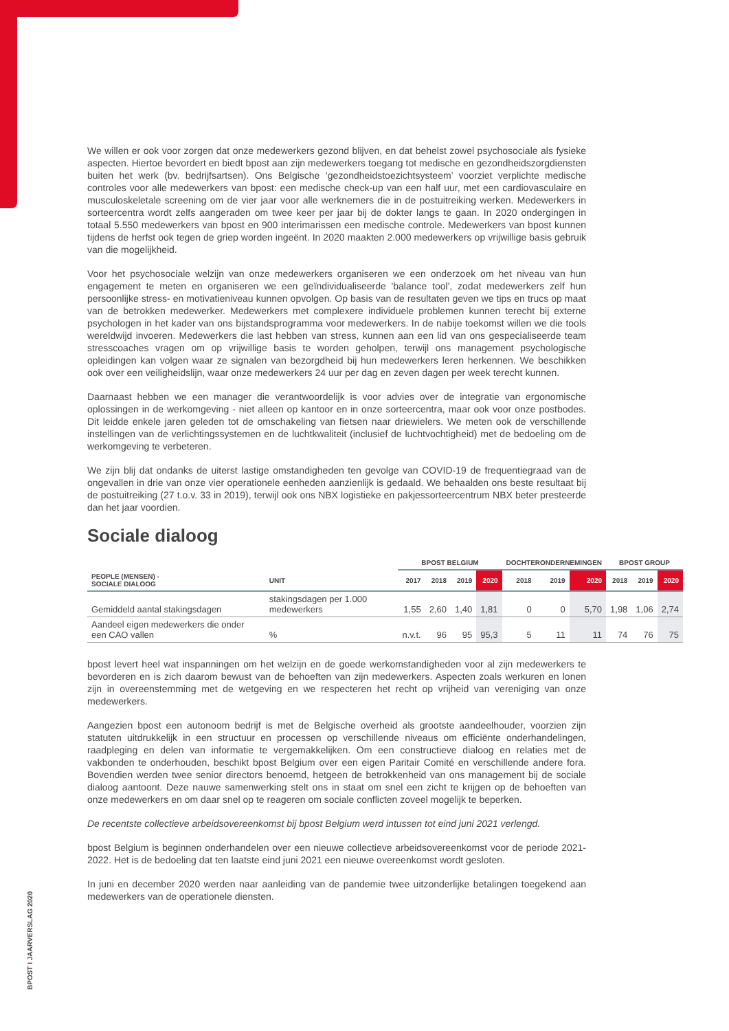We willen er ook voor zorgen dat onze medewerkers gezond blijven, en dat behelst zowel psychosociale als fysieke aspecten. Hiertoe bevordert en biedt bpost aan zijn medewerkers toegang tot medische en gezondheidszorgdiensten buiten het werk (bv. bedrijfsartsen). Ons Belgische ‘gezondheidstoezichtsysteem’ voorziet verplichte medische controles voor alle medewerkers van bpost: een medische check-up van een half uur, met een cardiovasculaire en musculoskeletale screening om de vier jaar voor alle werknemers die in de postuitreiking werken. Medewerkers in sorteercentra wordt zelfs aangeraden om twee keer per jaar bij de dokter langs te gaan. In 2020 ondergingen in totaal 5.550 medewerkers van bpost en 900 interimarissen een medische controle. Medewerkers van bpost kunnen tijdens de herfst ook tegen de griep worden ingeënt. In 2020 maakten 2.000 medewerkers op vrijwillige basis gebruik van die mogelijkheid.
Voor het psychosociale welzijn van onze medewerkers organiseren we een onderzoek om het niveau van hun engagement te meten en organiseren we een geïndividualiseerde 'balance tool', zodat medewerkers zelf hun persoonlijke stress- en motivatieniveau kunnen opvolgen. Op basis van de resultaten geven we tips en trucs op maat van de betrokken medewerker. Medewerkers met complexere individuele problemen kunnen terecht bij externe psychologen in het kader van ons bijstandsprogramma voor medewerkers. In de nabije toekomst willen we die tools wereldwijd invoeren. Medewerkers die last hebben van stress, kunnen aan een lid van ons gespecialiseerde team stresscoaches vragen om op vrijwillige basis te worden geholpen, terwijl ons management psychologische opleidingen kan volgen waar ze signalen van bezorgdheid bij hun medewerkers leren herkennen. We beschikken ook over een veiligheidslijn, waar onze medewerkers 24 uur per dag en zeven dagen per week terecht kunnen.
Daarnaast hebben we een manager die verantwoordelijk is voor advies over de integratie van ergonomische oplossingen in de werkomgeving - niet alleen op kantoor en in onze sorteercentra, maar ook voor onze postbodes. Dit leidde enkele jaren geleden tot de omschakeling van fietsen naar driewielers. We meten ook de verschillende instellingen van de verlichtingssystemen en de luchtkwaliteit (inclusief de luchtvochtigheid) met de bedoeling om de werkomgeving te verbeteren.
We zijn blij dat ondanks de uiterst lastige omstandigheden ten gevolge van COVID-19 de frequentiegraad van de ongevallen in drie van onze vier operationele eenheden aanzienlijk is gedaald. We behaalden ons beste resultaat bij de postuitreiking (27 t.o.v. 33 in 2019), terwijl ook ons NBX logistieke en pakjessorteercentrum NBX beter presteerde dan het jaar voordien.
Sociale dialoog
| | | BPOST BELGIUM | | | | DOCHTERONDERNEMINGEN | | | BPOST GROUP | | |
| --- | --- | --- | --- | --- | --- | --- | --- | --- | --- | --- | --- |
| PEOPLE (MENSEN) - SOCIALE DIALOOG | UNIT | 2017 | 2018 | 2019 | 2020 | 2018 | 2019 | 2020 | 2018 | 2019 | 2020 |
| Gemiddeld aantal stakingsdagen | stakingsdagen per 1.000 medewerkers | 1,55 | 2,60 | 1,40 | 1,81 | 0 | 0 | 5,70 | 1,98 | 1,06 | 2,74 |
| Aandeel eigen medewerkers die onder een CAO vallen | % | n.v.t. | 96 | 95 | 95,3 | 5 | 11 | 11 | 74 | 76 | 75 |
bpost levert heel wat inspanningen om het welzijn en de goede werkomstandigheden voor al zijn medewerkers te bevorderen en is zich daarom bewust van de behoeften van zijn medewerkers. Aspecten zoals werkuren en lonen zijn in overeenstemming met de wetgeving en we respecteren het recht op vrijheid van vereniging van onze medewerkers.
Aangezien bpost een autonoom bedrijf is met de Belgische overheid als grootste aandeelhouder, voorzien zijn statuten uitdrukkelijk in een structuur en processen op verschillende niveaus om efficiënte onderhandelingen, raadpleging en delen van informatie te vergemakkelijken. Om een constructieve dialoog en relaties met de vakbonden te onderhouden, beschikt bpost Belgium over een eigen Paritair Comité en verschillende andere fora. Bovendien werden twee senior directors benoemd, hetgeen de betrokkenheid van ons management bij de sociale dialoog aantoont. Deze nauwe samenwerking stelt ons in staat om snel een zicht te krijgen op de behoeften van onze medewerkers en om daar snel op te reageren om sociale conflicten zoveel mogelijk te beperken.
De recentste collectieve arbeidsovereenkomst bij bpost Belgium werd intussen tot eind juni 2021 verlengd.
bpost Belgium is beginnen onderhandelen over een nieuwe collectieve arbeidsovereenkomst voor de periode 2021-2022. Het is de bedoeling dat ten laatste eind juni 2021 een nieuwe overeenkomst wordt gesloten.
In juni en december 2020 werden naar aanleiding van de pandemie twee uitzonderlijke betalingen toegekend aan medewerkers van de operationele diensten.
BPOST I JAARVERSLAG 2020